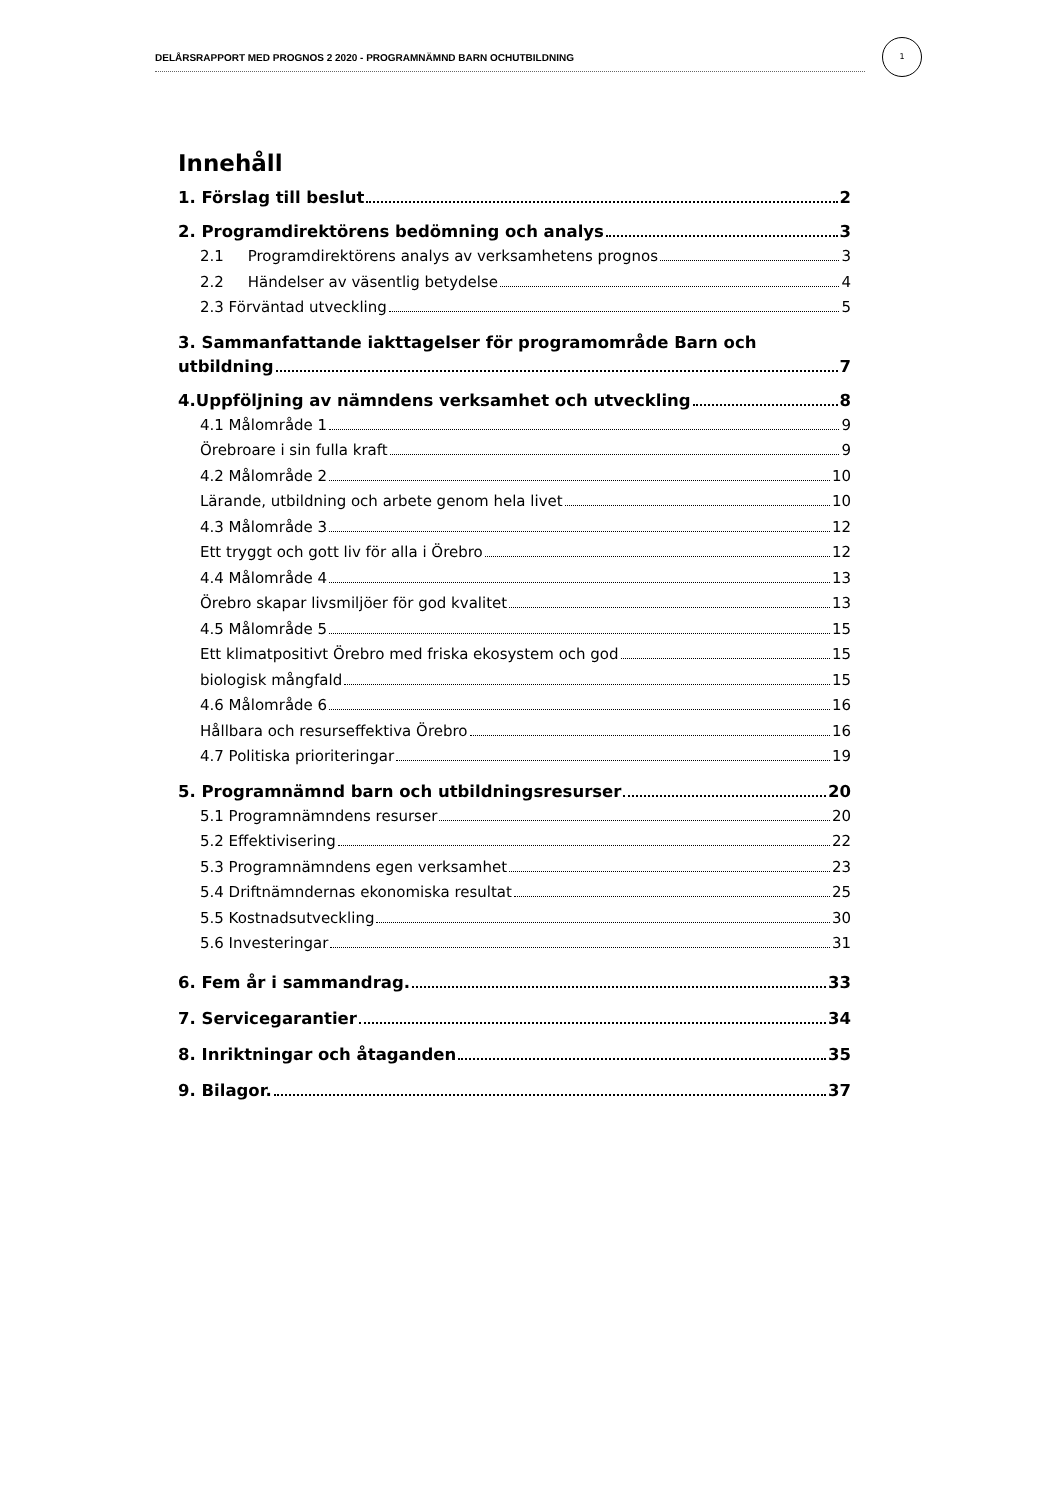DELÅRSRAPPORT MED PROGNOS 2 2020 - PROGRAMNÄMND BARN OCHUTBILDNING
1
Innehåll
1. Förslag till beslut 2
2. Programdirektörens bedömning och analys 3
2.1 Programdirektörens analys av verksamhetens prognos 3
2.2 Händelser av väsentlig betydelse 4
2.3 Förväntad utveckling 5
3. Sammanfattande iakttagelser för programområde Barn och
utbildning 7
4.Uppföljning av nämndens verksamhet och utveckling 8
4.1 Målområde 1 9
Örebroare i sin fulla kraft 9
4.2 Målområde 2 10
Lärande, utbildning och arbete genom hela livet 10
4.3 Målområde 3 12
Ett tryggt och gott liv för alla i Örebro 12
4.4 Målområde 4 13
Örebro skapar livsmiljöer för god kvalitet 13
4.5 Målområde 5 15
Ett klimatpositivt Örebro med friska ekosystem och god 15
biologisk mångfald 15
4.6 Målområde 6 16
Hållbara och resurseffektiva Örebro 16
4.7 Politiska prioriteringar 19
5. Programnämnd barn och utbildningsresurser 20
5.1 Programnämndens resurser 20
5.2 Effektivisering 22
5.3 Programnämndens egen verksamhet 23
5.4 Driftnämndernas ekonomiska resultat 25
5.5 Kostnadsutveckling 30
5.6 Investeringar 31
6. Fem år i sammandrag. 33
7. Servicegarantier 34
8. Inriktningar och åtaganden 35
9. Bilagor. 37